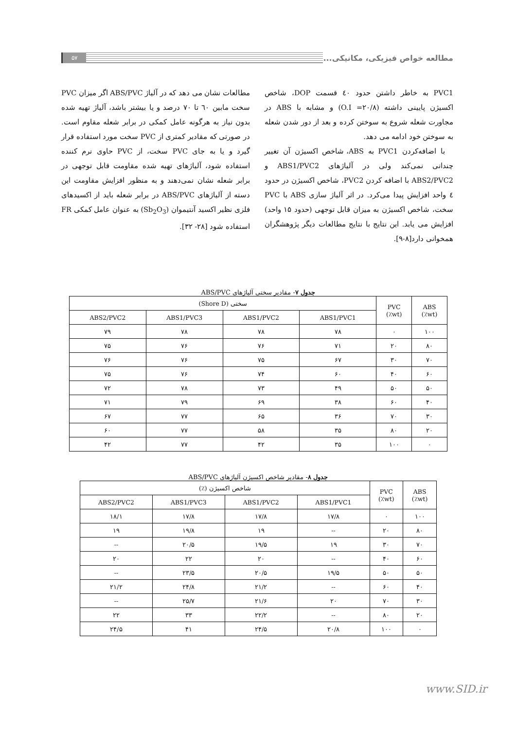مطالعه خواص فیزیکی، مکانیکی...
۵۷
PVC1 به خاطر داشتن حدود ٤٠ قسمت DOP، شاخص اکسیژن پایینی داشته (O.I =۲۰/۸) و مشابه با ABS در مجاورت شعله شروع به سوختن کرده و بعد از دور شدن شعله به سوختن خود ادامه می دهد.
با اضافه‌کردن PVC1 به ABS، شاخص اکسیژن آن تغییر چندانی نمی‌کند ولی در آلیاژهای ABS1/PVC2 و ABS2/PVC2 با اضافه کردن PVC2، شاخص اکسیژن در حدود ٤ واحد افزایش پیدا می‌کرد. در اثر آلیاژ سازی ABS با PVC سخت، شاخص اکسیژن به میزان قابل توجهی (حدود ۱۵ واحد) افزایش می یابد. این نتایج با نتایج مطالعات دیگر پژوهشگران همخوانی دارد[۸-۹].
مطالعات نشان می دهد که در آلیاژ ABS/PVC اگر میزان PVC سخت مابین ٦٠ تا ٧٠ درصد و یا بیشتر باشد، آلیاژ تهیه شده بدون نیاز به هرگونه عامل کمکی در برابر شعله مقاوم است. در صورتی که مقادیر کمتری از PVC سخت مورد استفاده قرار گیرد و یا به جای PVC سخت، از PVC حاوی نرم کننده استفاده شود، آلیاژهای تهیه شده مقاومت قابل توجهی در برابر شعله نشان نمی‌دهند و به منظور افزایش مقاومت این دسته از آلیاژهای ABS/PVC در برابر شعله باید از اکسیدهای فلزی نظیر اکسید آنتیموان (Sb<sub>2</sub>O<sub>3</sub>) به عنوان عامل کمکی FR استفاده شود [۲۸- ۳۲].
جدول ۷- مقادیر سختی آلیاژهای ABS/PVC
| ABS (wt٪) | PVC (wt٪) | سختی (Shore D) | | | |
| --- | --- | --- | --- | --- | --- |
| | | ABS1/PVC1 | ABS1/PVC2 | ABS1/PVC3 | ABS2/PVC2 |
| ۱۰۰ | ۰ | ۷۸ | ۷۸ | ۷۸ | ۷۹ |
| ۸۰ | ۲۰ | ۷۱ | ۷۶ | ۷۶ | ۷۵ |
| ۷۰ | ۳۰ | ۶۷ | ۷۵ | ۷۶ | ۷۶ |
| ۶۰ | ۴۰ | ۶۰ | ۷۴ | ۷۶ | ۷۵ |
| ۵۰ | ۵۰ | ۴۹ | ۷۳ | ۷۸ | ۷۲ |
| ۴۰ | ۶۰ | ۳۸ | ۶۹ | ۷۹ | ۷۱ |
| ۳۰ | ۷۰ | ۳۶ | ۶۵ | ۷۷ | ۶۷ |
| ۲۰ | ۸۰ | ۳۵ | ۵۸ | ۷۷ | ۶۰ |
| ۰ | ۱۰۰ | ۳۵ | ۴۲ | ۷۷ | ۴۲ |
جدول ۸- مقادیر شاخص اکسیژن آلیاژهای ABS/PVC
| ABS (wt٪) | PVC (wt٪) | شاخص اکسیژن (٪) | | | |
| --- | --- | --- | --- | --- | --- |
| | | ABS1/PVC1 | ABS1/PVC2 | ABS1/PVC3 | ABS2/PVC2 |
| ۱۰۰ | ۰ | ۱۷/۸ | ۱۷/۸ | ۱۷/۸ | ۱۸/۱ |
| ۸۰ | ۲۰ | -- | ۱۹ | ۱۹/۸ | ۱۹ |
| ۷۰ | ۳۰ | ۱۹ | ۱۹/۵ | ۲۰/۵ | -- |
| ۶۰ | ۴۰ | -- | ۲۰ | ۲۲ | ۲۰ |
| ۵۰ | ۵۰ | ۱۹/۵ | ۲۰/۵ | ۲۳/۵ | -- |
| ۴۰ | ۶۰ | -- | ۲۱/۲ | ۲۴/۸ | ۲۱/۲ |
| ۳۰ | ۷۰ | ۲۰ | ۲۱/۶ | ۲۵/۷ | -- |
| ۲۰ | ۸۰ | -- | ۲۲/۲ | ۳۳ | ۲۲ |
| ۰ | ۱۰۰ | ۲۰/۸ | ۲۴/۵ | ۴۱ | ۲۴/۵ |
www.SID.ir